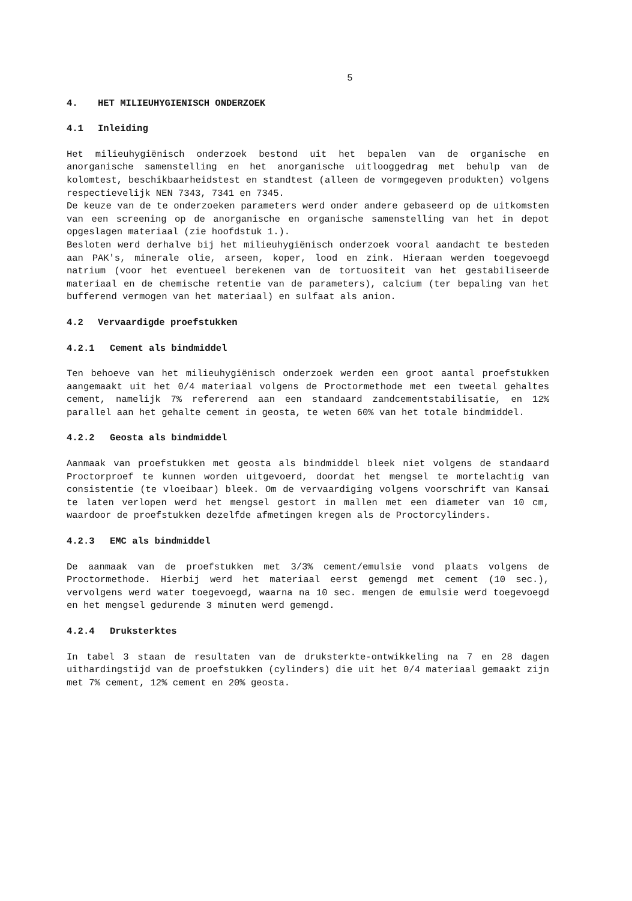5
4. HET MILIEUHYGIENISCH ONDERZOEK
4.1 Inleiding
Het milieuhygiënisch onderzoek bestond uit het bepalen van de organische en anorganische samenstelling en het anorganische uitlooggedrag met behulp van de kolomtest, beschikbaarheidstest en standtest (alleen de vormgegeven produkten) volgens respectievelijk NEN 7343, 7341 en 7345.
De keuze van de te onderzoeken parameters werd onder andere gebaseerd op de uitkomsten van een screening op de anorganische en organische samenstelling van het in depot opgeslagen materiaal (zie hoofdstuk 1.).
Besloten werd derhalve bij het milieuhygiënisch onderzoek vooral aandacht te besteden aan PAK's, minerale olie, arseen, koper, lood en zink. Hieraan werden toegevoegd natrium (voor het eventueel berekenen van de tortuositeit van het gestabiliseerde materiaal en de chemische retentie van de parameters), calcium (ter bepaling van het bufferend vermogen van het materiaal) en sulfaat als anion.
4.2 Vervaardigde proefstukken
4.2.1 Cement als bindmiddel
Ten behoeve van het milieuhygiënisch onderzoek werden een groot aantal proefstukken aangemaakt uit het 0/4 materiaal volgens de Proctormethode met een tweetal gehaltes cement, namelijk 7% refererend aan een standaard zandcementstabilisatie, en 12% parallel aan het gehalte cement in geosta, te weten 60% van het totale bindmiddel.
4.2.2 Geosta als bindmiddel
Aanmaak van proefstukken met geosta als bindmiddel bleek niet volgens de standaard Proctorproef te kunnen worden uitgevoerd, doordat het mengsel te mortelachtig van consistentie (te vloeibaar) bleek. Om de vervaardiging volgens voorschrift van Kansai te laten verlopen werd het mengsel gestort in mallen met een diameter van 10 cm, waardoor de proefstukken dezelfde afmetingen kregen als de Proctorcylinders.
4.2.3 EMC als bindmiddel
De aanmaak van de proefstukken met 3/3% cement/emulsie vond plaats volgens de Proctormethode. Hierbij werd het materiaal eerst gemengd met cement (10 sec.), vervolgens werd water toegevoegd, waarna na 10 sec. mengen de emulsie werd toegevoegd en het mengsel gedurende 3 minuten werd gemengd.
4.2.4 Druksterktes
In tabel 3 staan de resultaten van de druksterkte-ontwikkeling na 7 en 28 dagen uithardingstijd van de proefstukken (cylinders) die uit het 0/4 materiaal gemaakt zijn met 7% cement, 12% cement en 20% geosta.